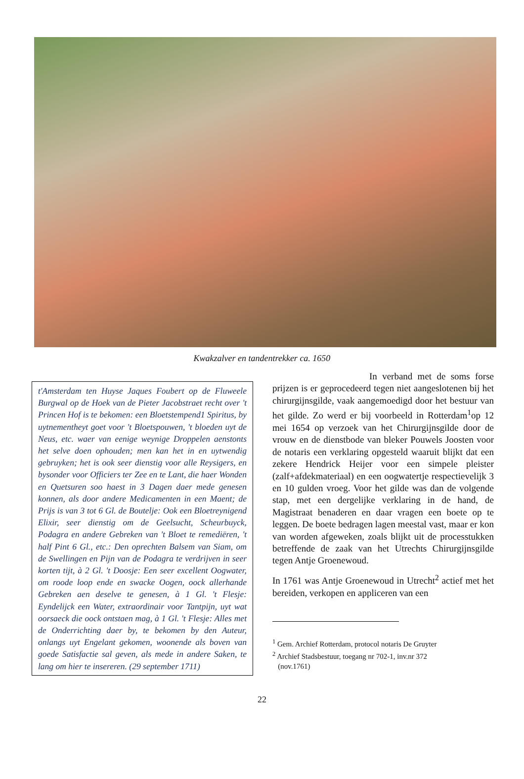Kwakzalver en tandentrekker ca. 1650
t'Amsterdam ten Huyse Jaques Foubert op de Fluweele Burgwal op de Hoek van de Pieter Jacobstraet recht over 't Princen Hof is te bekomen: een Bloetstempend1 Spiritus, by uytnementheyt goet voor 't Bloetspouwen, 't bloeden uyt de Neus, etc. waer van eenige weynige Droppelen aenstonts het selve doen ophouden; men kan het in en uytwendig gebruyken; het is ook seer dienstig voor alle Reysigers, en bysonder voor Officiers ter Zee en te Lant, die haer Wonden en Quetsuren soo haest in 3 Dagen daer mede genesen konnen, als door andere Medicamenten in een Maent; de Prijs is van 3 tot 6 Gl. de Boutelje: Ook een Bloetreynigend Elixir, seer dienstig om de Geelsucht, Scheurbuyck, Podagra en andere Gebreken van 't Bloet te remediëren, 't half Pint 6 Gl., etc.: Den oprechten Balsem van Siam, om de Swellingen en Pijn van de Podagra te verdrijven in seer korten tijt, à 2 Gl. 't Doosje: Een seer excellent Oogwater, om roode loop ende en swacke Oogen, oock allerhande Gebreken aen deselve te genesen, à 1 Gl. 't Flesje: Eyndelijck een Water, extraordinair voor Tantpijn, uyt wat oorsaeck die oock ontstaen mag, à 1 Gl. 't Flesje: Alles met de Onderrichting daer by, te bekomen by den Auteur, onlangs uyt Engelant gekomen, woonende als boven van goede Satisfactie sal geven, als mede in andere Saken, te lang om hier te insereren. (29 september 1711)
In verband met de soms forse prijzen is er geprocedeerd tegen niet aangeslotenen bij het chirurgijnsgilde, vaak aangemoedigd door het bestuur van het gilde. Zo werd er bij voorbeeld in Rotterdam<sup>1</sup>op 12 mei 1654 op verzoek van het Chirurgijnsgilde door de vrouw en de dienstbode van bleker Pouwels Joosten voor de notaris een verklaring opgesteld waaruit blijkt dat een zekere Hendrick Heijer voor een simpele pleister (zalf+afdekmateriaal) en een oogwatertje respectievelijk 3 en 10 gulden vroeg. Voor het gilde was dan de volgende stap, met een dergelijke verklaring in de hand, de Magistraat benaderen en daar vragen een boete op te leggen. De boete bedragen lagen meestal vast, maar er kon van worden afgeweken, zoals blijkt uit de processtukken betreffende de zaak van het Utrechts Chirurgijnsgilde tegen Antje Groenewoud.
In 1761 was Antje Groenewoud in Utrecht<sup>2</sup> actief met het bereiden, verkopen en appliceren van een
<sup>1</sup> Gem. Archief Rotterdam, protocol notaris De Gruyter
<sup>2</sup> Archief Stadsbestuur, toegang nr 702-1, inv.nr 372
(nov.1761)
22